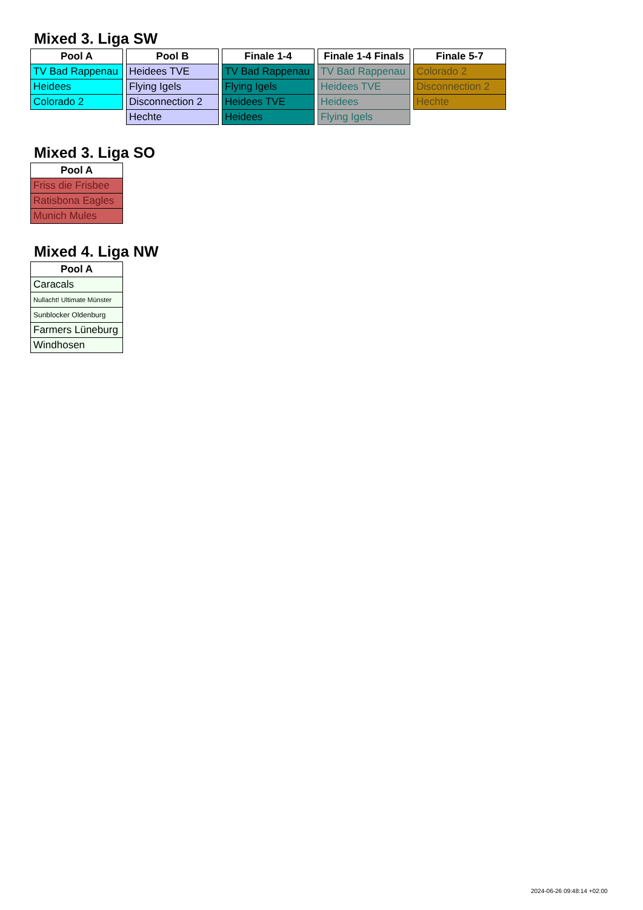Mixed 3. Liga SW
| Pool A |
| --- |
| TV Bad Rappenau |
| Heidees |
| Colorado 2 |
| Pool B |
| --- |
| Heidees TVE |
| Flying Igels |
| Disconnection 2 |
| Hechte |
| Finale 1-4 |
| --- |
| TV Bad Rappenau |
| Flying Igels |
| Heidees TVE |
| Heidees |
| Finale 1-4 Finals |
| --- |
| TV Bad Rappenau |
| Heidees TVE |
| Heidees |
| Flying Igels |
| Finale 5-7 |
| --- |
| Colorado 2 |
| Disconnection 2 |
| Hechte |
Mixed 3. Liga SO
| Pool A |
| --- |
| Friss die Frisbee |
| Ratisbona Eagles |
| Munich Mules |
Mixed 4. Liga NW
| Pool A |
| --- |
| Caracals |
| Nullacht! Ultimate Münster |
| Sunblocker Oldenburg |
| Farmers Lüneburg |
| Windhosen |
2024-06-26 09:48:14 +02:00